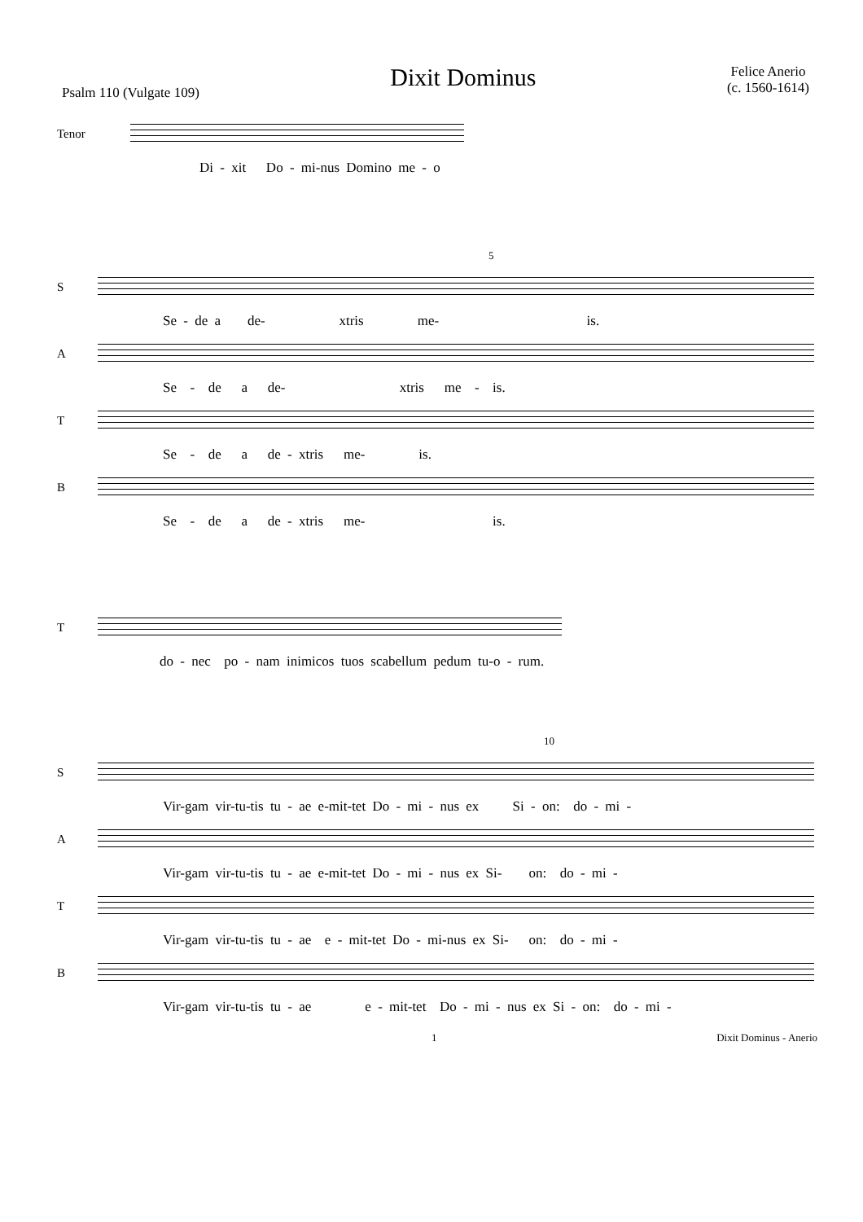Psalm 110 (Vulgate 109)
Dixit Dominus
Felice Anerio
(c. 1560-1614)
Tenor
Di - xit Do - mi-nus Domino me - o
5
S
Se - de a de- xtris me- is.
A
Se - de a de- xtris me - is.
T
Se - de a de - xtris me- is.
B
Se - de a de - xtris me- is.
T
do - nec po - nam inimicos tuos scabellum pedum tu-o - rum.
10
S
Vir-gam vir-tu-tis tu - ae e-mit-tet Do - mi - nus ex Si - on: do - mi -
A
Vir-gam vir-tu-tis tu - ae e-mit-tet Do - mi - nus ex Si- on: do - mi -
T
Vir-gam vir-tu-tis tu - ae e - mit-tet Do - mi-nus ex Si- on: do - mi -
B
Vir-gam vir-tu-tis tu - ae e - mit-tet Do - mi - nus ex Si - on: do - mi -
1 Dixit Dominus - Anerio